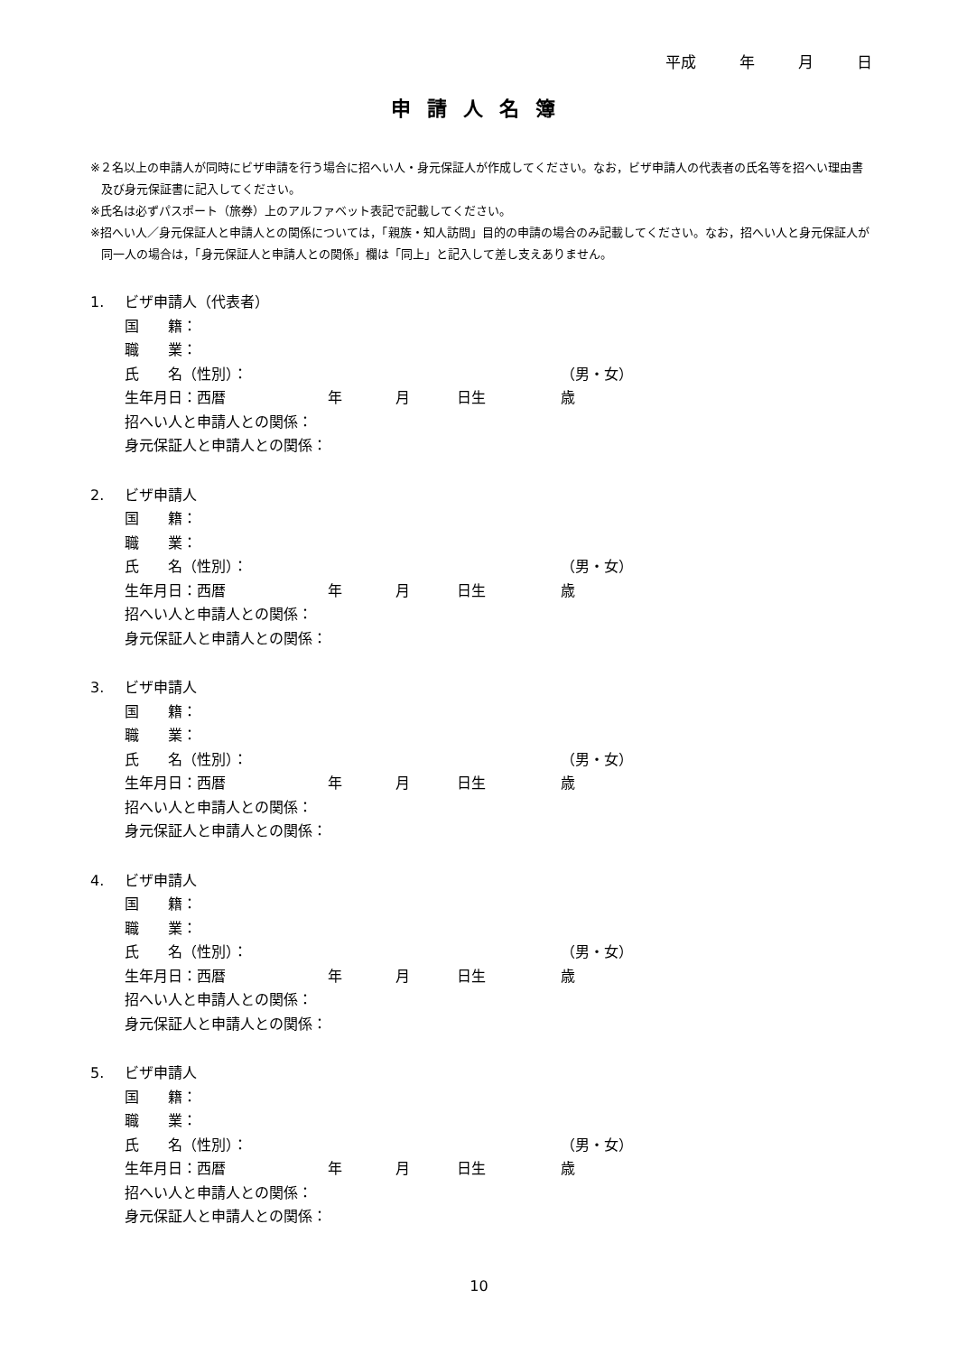平成 年 月 日
申請人名簿
※２名以上の申請人が同時にビザ申請を行う場合に招へい人・身元保証人が作成してください。なお，ビザ申請人の代表者の氏名等を招へい理由書及び身元保証書に記入してください。
※氏名は必ずパスポート（旅券）上のアルファベット表記で記載してください。
※招へい人／身元保証人と申請人との関係については，「親族・知人訪問」目的の申請の場合のみ記載してください。なお，招へい人と身元保証人が同一人の場合は，「身元保証人と申請人との関係」欄は「同上」と記入して差し支えありません。
1. ビザ申請人（代表者）
国　　籍：
職　　業：
氏　　名（性別）： （男・女）
生年月日：西暦 年 月 日生 歳
招へい人と申請人との関係：
身元保証人と申請人との関係：
2. ビザ申請人
国　　籍：
職　　業：
氏　　名（性別）： （男・女）
生年月日：西暦 年 月 日生 歳
招へい人と申請人との関係：
身元保証人と申請人との関係：
3. ビザ申請人
国　　籍：
職　　業：
氏　　名（性別）： （男・女）
生年月日：西暦 年 月 日生 歳
招へい人と申請人との関係：
身元保証人と申請人との関係：
4. ビザ申請人
国　　籍：
職　　業：
氏　　名（性別）： （男・女）
生年月日：西暦 年 月 日生 歳
招へい人と申請人との関係：
身元保証人と申請人との関係：
5. ビザ申請人
国　　籍：
職　　業：
氏　　名（性別）： （男・女）
生年月日：西暦 年 月 日生 歳
招へい人と申請人との関係：
身元保証人と申請人との関係：
10